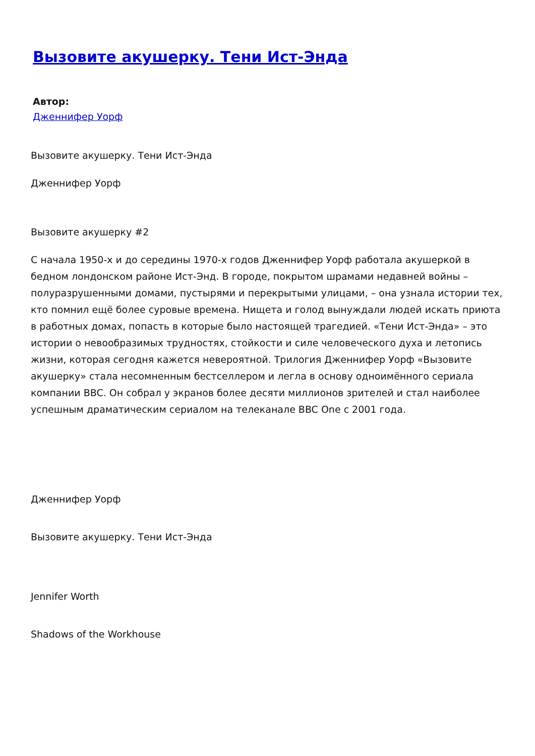Вызовите акушерку. Тени Ист-Энда
Автор:
Дженнифер Уорф
Вызовите акушерку. Тени Ист-Энда
Дженнифер Уорф
Вызовите акушерку #2
С начала 1950-х и до середины 1970-х годов Дженнифер Уорф работала акушеркой в бедном лондонском районе Ист-Энд. В городе, покрытом шрамами недавней войны – полуразрушенными домами, пустырями и перекрытыми улицами, – она узнала истории тех, кто помнил ещё более суровые времена. Нищета и голод вынуждали людей искать приюта в работных домах, попасть в которые было настоящей трагедией. «Тени Ист-Энда» – это истории о невообразимых трудностях, стойкости и силе человеческого духа и летопись жизни, которая сегодня кажется невероятной. Трилогия Дженнифер Уорф «Вызовите акушерку» стала несомненным бестселлером и легла в основу одноимённого сериала компании BBC. Он собрал у экранов более десяти миллионов зрителей и стал наиболее успешным драматическим сериалом на телеканале BBC One с 2001 года.
Дженнифер Уорф
Вызовите акушерку. Тени Ист-Энда
Jennifer Worth
Shadows of the Workhouse